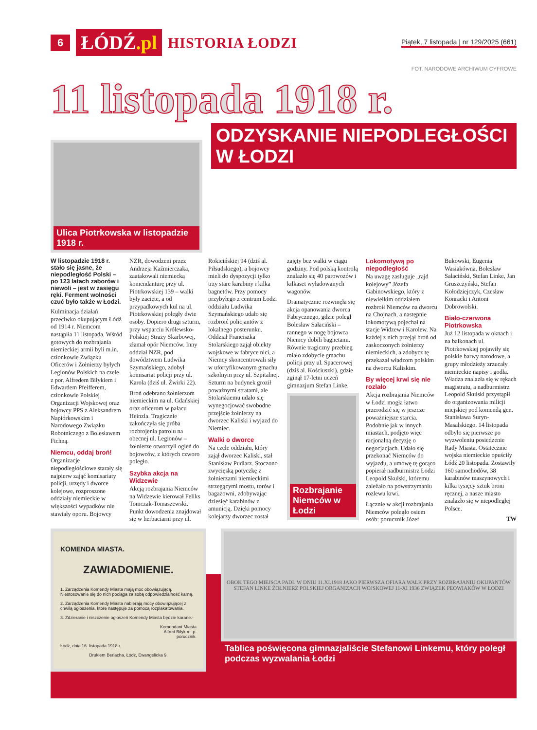6
ŁÓDŹ.pl
HISTORIA ŁODZI
Piątek, 7 listopada | nr 129/2025 (661)
FOT. NARODOWE ARCHIWUM CYFROWE
11 listopada 1918 r.
ODZYSKANIE NIEPODLEGŁOŚCI W ŁODZI
Ulica Piotrkowska w listopadzie 1918 r.
W listopadzie 1918 r. stało się jasne, że niepodległość Polski – po 123 latach zaborów i niewoli – jest w zasięgu ręki. Ferment wolności czuć było także w Łodzi.
Kulminacja działań przeciwko okupującym Łódź od 1914 r. Niemcom nastąpiła 11 listopada. Wśród gotowych do rozbrajania niemieckiej armii byli m.in. członkowie Związku Oficerów i Żołnierzy byłych Legionów Polskich na czele z por. Alfredem Biłykiem i Edwardem Pfeifferem, członkowie Polskiej Organizacji Wojskowej oraz bojowcy PPS z Aleksandrem Napiórkowskim i Narodowego Związku Robotniczego z Bolesławem Fichną.
Niemcu, oddaj broń!
Organizacje niepodległościowe starały się najpierw zająć komisariaty policji, urzędy i dworce kolejowe, rozproszone oddziały niemieckie w większości wypadków nie stawiały oporu. Bojowcy NZR, dowodzeni przez Andrzeja Kaźmierczaka, zaatakowali niemiecką komendanturę przy ul. Piotrkowskiej 139 – walki były zacięte, a od przypadkowych kul na ul. Piotrkowskiej poległy dwie osoby. Dopiero drugi szturm, przy wsparciu Królewsko-Polskiej Straży Skarbowej, złamał opór Niemców. Inny oddział NZR, pod dowództwem Ludwika Szymańskiego, zdobył komisariat policji przy ul. Karola (dziś ul. Żwirki 22).
Broń odebrano żołnierzom niemieckim na ul. Gdańskiej oraz oficerom w pałacu Heinzla. Tragicznie zakończyła się próba rozbrojenia patrolu na obecnej ul. Legionów – żołnierze otworzyli ogień do bojowców, z których czworo poległo.
Szybka akcja na Widzewie
Akcją rozbrajania Niemców na Widzewie kierował Feliks Tomczak-Tomaszewski. Punkt dowodzenia znajdował się w herbaciarni przy ul. Rokicińskiej 94 (dziś al. Piłsudskiego), a bojowcy mieli do dyspozycji tylko trzy stare karabiny i kilka bagnetów. Przy pomocy przybyłego z centrum Łodzi oddziału Ludwika Szymańskiego udało się rozbroić policjantów z lokalnego posterunku. Oddział Franciszka Stolarskiego zajął obiekty wojskowe w fabryce nici, a Niemcy skoncentrowali siły w ufortyfikowanym gmachu szkolnym przy ul. Szpitalnej. Szturm na budynek groził poważnymi stratami, ale Stolarskiemu udało się wynegocjować swobodne przejście żołnierzy na dworzec Kaliski i wyjazd do Niemiec.
Walki o dworce
Na czele oddziału, który zajął dworzec Kaliski, stał Stanisław Pudlarz. Stoczono zwycięską potyczkę z żołnierzami niemieckimi strzegącymi mostu, torów i bagażowni, zdobywając dziesięć karabinów z amunicją. Dzięki pomocy kolejarzy dworzec został zajęty bez walki w ciągu godziny. Pod polską kontrolą znalazło się 40 parowozów i kilkaset wyładowanych wagonów.
Dramatycznie rozwinęła się akcja opanowania dworca Fabrycznego, gdzie poległ Bolesław Sałaciński – rannego w nogę bojowca Niemcy dobili bagnetami. Równie tragiczny przebieg miało zdobycie gmachu policji przy ul. Spacerowej (dziś al. Kościuszki), gdzie zginął 17-letni uczeń gimnazjum Stefan Linke.
Rozbrajanie Niemców w Łodzi
Lokomotywą po niepodległość
Na uwagę zasługuje „rajd kolejowy” Józefa Gabinowskiego, który z niewielkim oddziałem rozbroił Niemców na dworcu na Chojnach, a następnie lokomotywą pojechał na stacje Widzew i Karolew. Na każdej z nich przejął broń od zaskoczonych żołnierzy niemieckich, a zdobycz tę przekazał władzom polskim na dworcu Kaliskim.
By więcej krwi się nie rozlało
Akcja rozbrajania Niemców w Łodzi mogła łatwo przerodzić się w jeszcze poważniejsze starcia. Podobnie jak w innych miastach, podjęto więc racjonalną decyzję o negocjacjach. Udało się przekonać Niemców do wyjazdu, a umowę tę gorąco popierał nadburmistrz Łodzi Leopold Skulski, któremu zależało na powstrzymaniu rozlewu krwi.
Łącznie w akcji rozbrajania Niemców poległo osiem osób: porucznik Józef Bukowski, Eugenia Wasiakówna, Bolesław Sałaciński, Stefan Linke, Jan Gruszczyński, Stefan Kołodziejczyk, Czesław Konracki i Antoni Dobrowolski.
Biało-czerwona Piotrkowska
Już 12 listopada w oknach i na balkonach ul. Piotrkowskiej pojawiły się polskie barwy narodowe, a grupy młodzieży zrzucały niemieckie napisy i godła. Władza znalazła się w rękach magistratu, a nadburmistrz Leopold Skulski przystąpił do organizowania milicji miejskiej pod komendą gen. Stanisława Suryn-Masalskiego. 14 listopada odbyło się pierwsze po wyzwoleniu posiedzenie Rady Miasta. Ostatecznie wojska niemieckie opuściły Łódź 20 listopada. Zostawiły 160 samochodów, 38 karabinów maszynowych i kilka tysięcy sztuk broni ręcznej, a nasze miasto znalazło się w niepodległej Polsce.
TW
KOMENDA MIASTA.
ZAWIADOMIENIE.
1. Zarządzenia Komendy Miasta mają moc obowiązującą. Niestosowanie się do nich pociąga za sobą odpowiedzialność karną.
2. Zarządzenia Komendy Miasta nabierają mocy obowiązującej z chwilą ogłoszenia, które następuje za pomocą rozplakatowania.
3. Zdzieranie i niszczenie ogłoszeń Komendy Miasta będzie karane.-
Komendant Miasta
Alfred Biłyk m. p.
porucznik.
Łódź, dnia 16. listopada 1918 r.
Drukiem Berlacha, Łódź, Ewangelicka 9.
OBOK TEGO MIEJSCA PADŁ W DNIU 11.XI.1918 JAKO PIERWSZA OFIARA WALK PRZY ROZBRAJANIU OKUPANTÓW STEFAN LINKE ŻOŁNIERZ POLSKIEJ ORGANIZACJI WOJSKOWEJ 11-XI 1936 ZWIĄZEK PEOWIAKÓW W ŁODZI
Tablica poświęcona gimnazjaliście Stefanowi Linkemu, który poległ podczas wyzwalania Łodzi